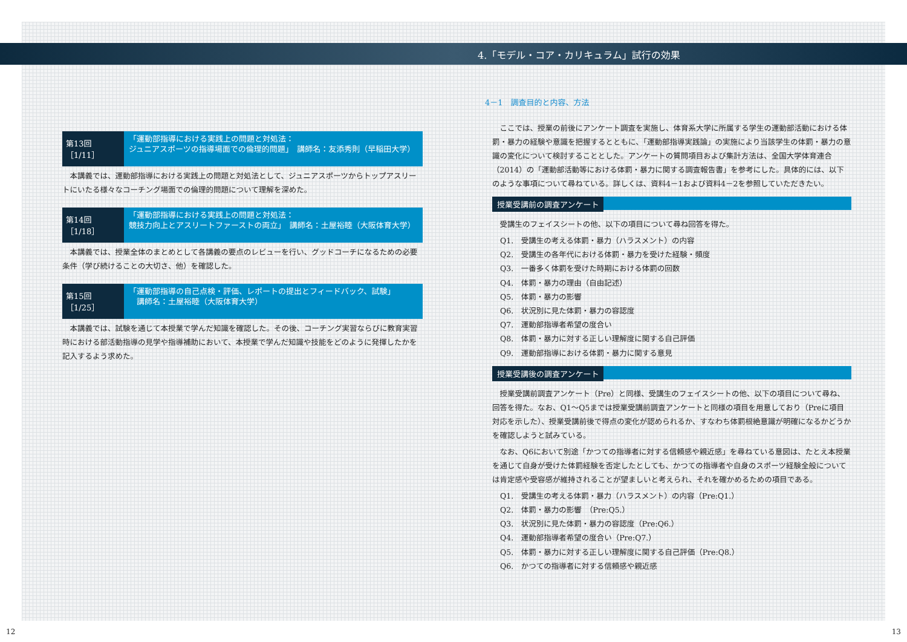4.「モデル・コア・カリキュラム」試行の効果
第13回［1/11］
「運動部指導における実践上の問題と対処法：
ジュニアスポーツの指導場面での倫理的問題」　講師名：友添秀則（早稲田大学）
本講義では、運動部指導における実践上の問題と対処法として、ジュニアスポーツからトップアスリートにいたる様々なコーチング場面での倫理的問題について理解を深めた。
第14回［1/18］
「運動部指導における実践上の問題と対処法：
競技力向上とアスリートファーストの両立」　講師名：土屋裕睦（大阪体育大学）
本講義では、授業全体のまとめとして各講義の要点のレビューを行い、グッドコーチになるための必要条件（学び続けることの大切さ、他）を確認した。
第15回［1/25］
「運動部指導の自己点検・評価、レポートの提出とフィードバック、試験」
　講師名：土屋裕睦（大阪体育大学）
本講義では、試験を通じて本授業で学んだ知識を確認した。その後、コーチング実習ならびに教育実習時における部活動指導の見学や指導補助において、本授業で学んだ知識や技能をどのように発揮したかを記入するよう求めた。
4－1　調査目的と内容、方法
ここでは、授業の前後にアンケート調査を実施し、体育系大学に所属する学生の運動部活動における体罰・暴力の経験や意識を把握するとともに、「運動部指導実践論」の実施により当該学生の体罰・暴力の意識の変化について検討することとした。アンケートの質問項目および集計方法は、全国大学体育連合（2014）の「運動部活動等における体罰・暴力に関する調査報告書」を参考にした。具体的には、以下のような事項について尋ねている。詳しくは、資料4－1および資料4－2を参照していただきたい。
授業受講前の調査アンケート
受講生のフェイスシートの他、以下の項目について尋ね回答を得た。
Q1.　受講生の考える体罰・暴力（ハラスメント）の内容
Q2.　受講生の各年代における体罰・暴力を受けた経験・頻度
Q3.　一番多く体罰を受けた時期における体罰の回数
Q4.　体罰・暴力の理由（自由記述）
Q5.　体罰・暴力の影響
Q6.　状況別に見た体罰・暴力の容認度
Q7.　運動部指導者希望の度合い
Q8.　体罰・暴力に対する正しい理解度に関する自己評価
Q9.　運動部指導における体罰・暴力に関する意見
授業受講後の調査アンケート
授業受講前調査アンケート（Pre）と同様、受講生のフェイスシートの他、以下の項目について尋ね、回答を得た。なお、Q1～Q5までは授業受講前調査アンケートと同様の項目を用意しており（Preに項目対応を示した）、授業受講前後で得点の変化が認められるか、すなわち体罰根絶意識が明確になるかどうかを確認しようと試みている。
なお、Q6において別途「かつての指導者に対する信頼感や親近感」を尋ねている意図は、たとえ本授業を通じて自身が受けた体罰経験を否定したとしても、かつての指導者や自身のスポーツ経験全般については肯定感や受容感が維持されることが望ましいと考えられ、それを確かめるための項目である。
Q1.　受講生の考える体罰・暴力（ハラスメント）の内容（Pre:Q1.）
Q2.　体罰・暴力の影響　（Pre:Q5.）
Q3.　状況別に見た体罰・暴力の容認度（Pre:Q6.）
Q4.　運動部指導者希望の度合い（Pre:Q7.）
Q5.　体罰・暴力に対する正しい理解度に関する自己評価（Pre:Q8.）
Q6.　かつての指導者に対する信頼感や親近感
12 13